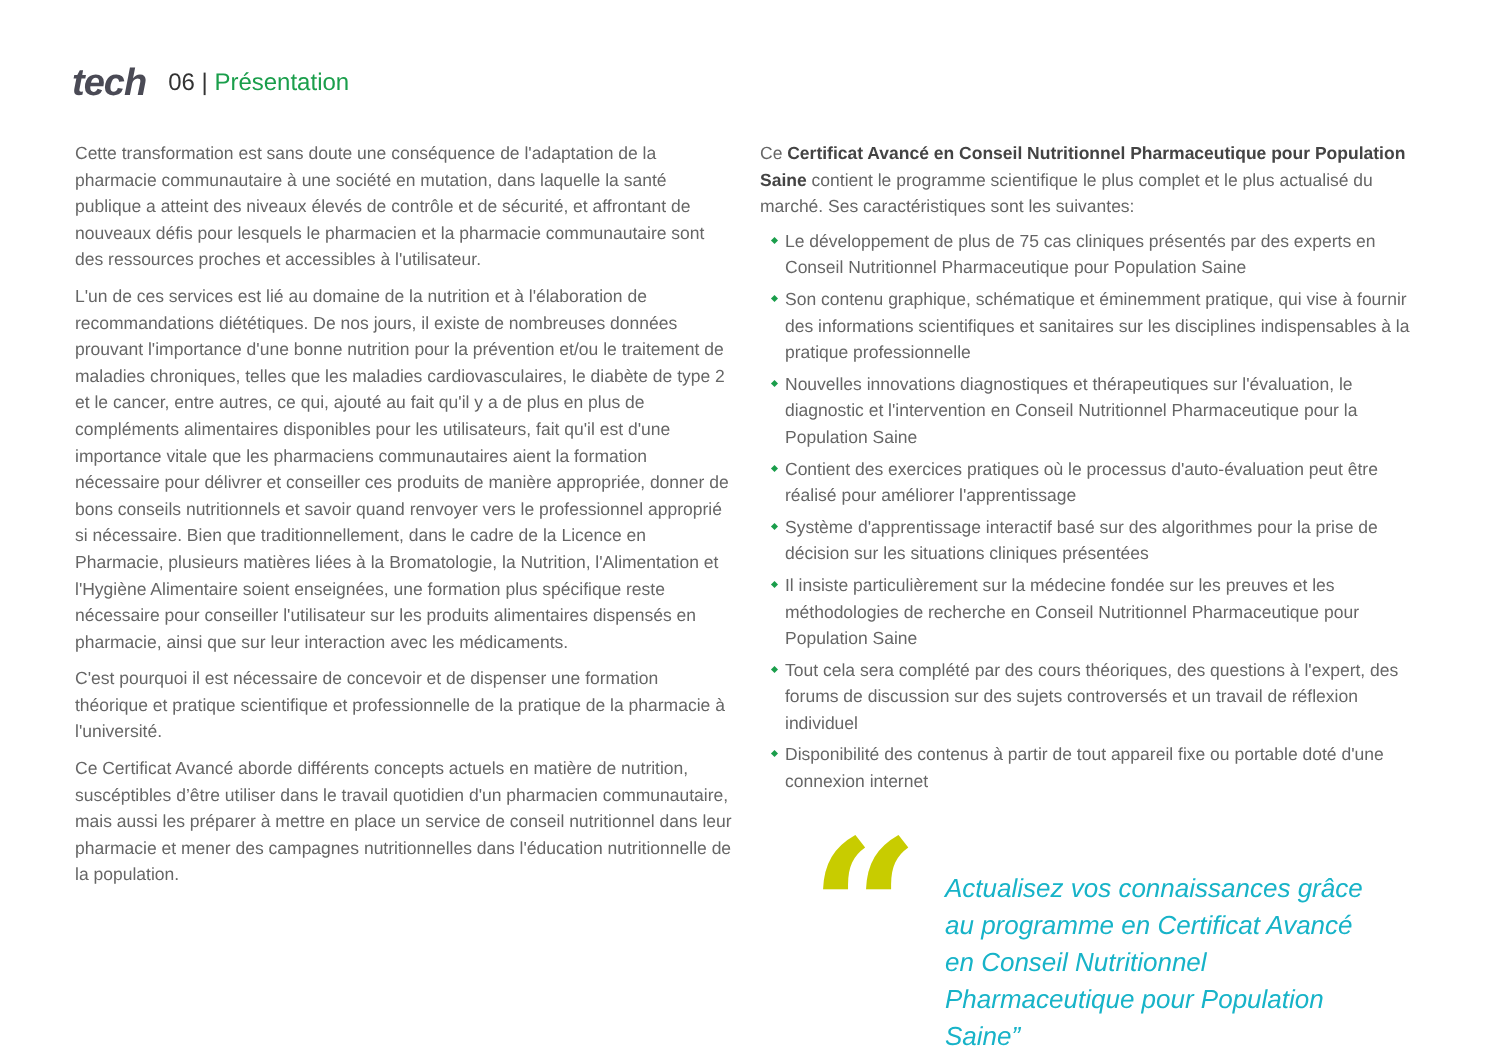tech
06 | Présentation
Cette transformation est sans doute une conséquence de l'adaptation de la pharmacie communautaire à une société en mutation, dans laquelle la santé publique a atteint des niveaux élevés de contrôle et de sécurité, et affrontant de nouveaux défis pour lesquels le pharmacien et la pharmacie communautaire sont des ressources proches et accessibles à l'utilisateur.
L'un de ces services est lié au domaine de la nutrition et à l'élaboration de recommandations diététiques. De nos jours, il existe de nombreuses données prouvant l'importance d'une bonne nutrition pour la prévention et/ou le traitement de maladies chroniques, telles que les maladies cardiovasculaires, le diabète de type 2 et le cancer, entre autres, ce qui, ajouté au fait qu'il y a de plus en plus de compléments alimentaires disponibles pour les utilisateurs, fait qu'il est d'une importance vitale que les pharmaciens communautaires aient la formation nécessaire pour délivrer et conseiller ces produits de manière appropriée, donner de bons conseils nutritionnels et savoir quand renvoyer vers le professionnel approprié si nécessaire. Bien que traditionnellement, dans le cadre de la Licence en Pharmacie, plusieurs matières liées à la Bromatologie, la Nutrition, l'Alimentation et l'Hygiène Alimentaire soient enseignées, une formation plus spécifique reste nécessaire pour conseiller l'utilisateur sur les produits alimentaires dispensés en pharmacie, ainsi que sur leur interaction avec les médicaments.
C'est pourquoi il est nécessaire de concevoir et de dispenser une formation théorique et pratique scientifique et professionnelle de la pratique de la pharmacie à l'université.
Ce Certificat Avancé aborde différents concepts actuels en matière de nutrition, suscéptibles d’être utiliser dans le travail quotidien d'un pharmacien communautaire, mais aussi les préparer à mettre en place un service de conseil nutritionnel dans leur pharmacie et mener des campagnes nutritionnelles dans l'éducation nutritionnelle de la population.
Ce Certificat Avancé en Conseil Nutritionnel Pharmaceutique pour Population Saine contient le programme scientifique le plus complet et le plus actualisé du marché. Ses caractéristiques sont les suivantes:
Le développement de plus de 75 cas cliniques présentés par des experts en Conseil Nutritionnel Pharmaceutique pour Population Saine
Son contenu graphique, schématique et éminemment pratique, qui vise à fournir des informations scientifiques et sanitaires sur les disciplines indispensables à la pratique professionnelle
Nouvelles innovations diagnostiques et thérapeutiques sur l'évaluation, le diagnostic et l'intervention en Conseil Nutritionnel Pharmaceutique pour la Population Saine
Contient des exercices pratiques où le processus d'auto-évaluation peut être réalisé pour améliorer l'apprentissage
Système d'apprentissage interactif basé sur des algorithmes pour la prise de décision sur les situations cliniques présentées
Il insiste particulièrement sur la médecine fondée sur les preuves et les méthodologies de recherche en Conseil Nutritionnel Pharmaceutique pour Population Saine
Tout cela sera complété par des cours théoriques, des questions à l'expert, des forums de discussion sur des sujets controversés et un travail de réflexion individuel
Disponibilité des contenus à partir de tout appareil fixe ou portable doté d'une connexion internet
“
Actualisez vos connaissances grâce au programme en Certificat Avancé en Conseil Nutritionnel Pharmaceutique pour Population Saine”